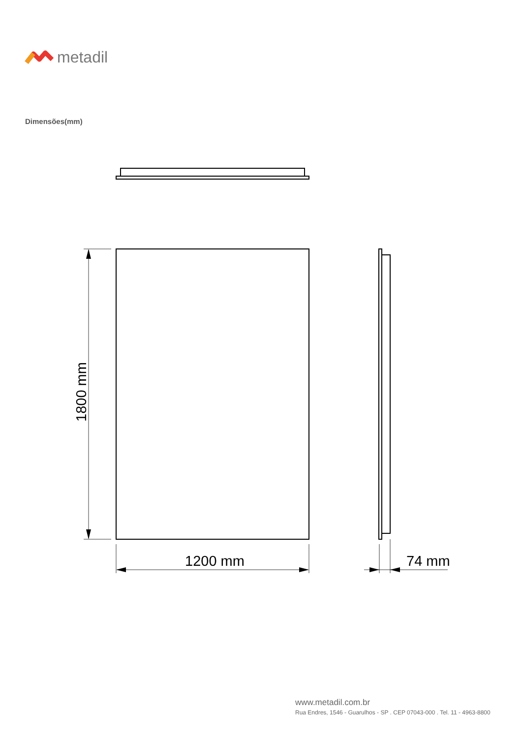metadil
Dimensões(mm)
1200 mm 74 mm
1800 mm
www.metadil.com.br
Rua Endres, 1546 - Guarulhos - SP . CEP 07043-000 . Tel. 11 - 4963-8800